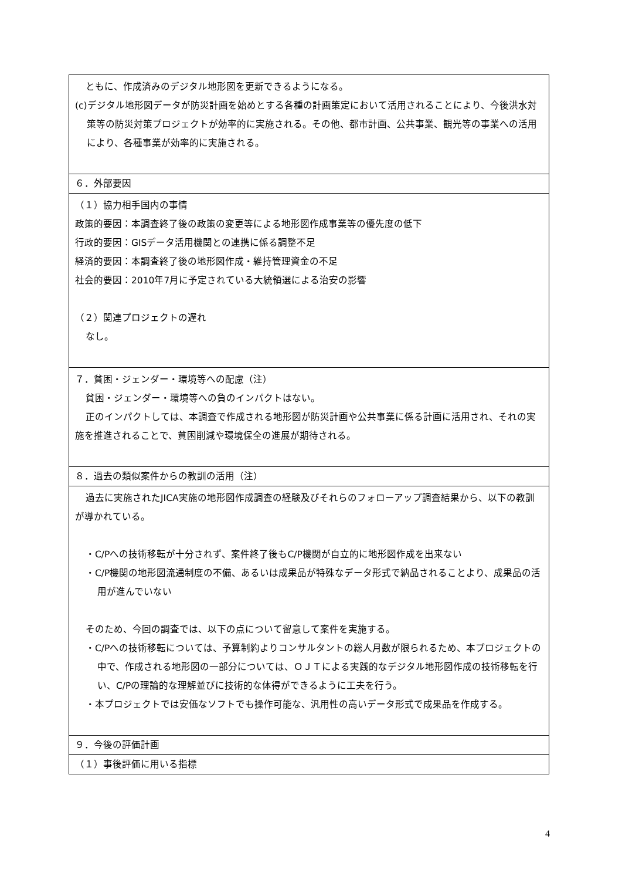| ともに、作成済みのデジタル地形図を更新できるようになる。 (c)デジタル地形図データが防災計画を始めとする各種の計画策定において活用されることにより、今後洪水対策等の防災対策プロジェクトが効率的に実施される。その他、都市計画、公共事業、観光等の事業への活用により、各種事業が効率的に実施される。 |
| ６．外部要因 |
| （１）協力相手国内の事情 政策的要因：本調査終了後の政策の変更等による地形図作成事業等の優先度の低下 行政的要因：GISデータ活用機関との連携に係る調整不足 経済的要因：本調査終了後の地形図作成・維持管理資金の不足 社会的要因：2010年7月に予定されている大統領選による治安の影響 （２）関連プロジェクトの遅れ なし。 |
| ７．貧困・ジェンダー・環境等への配慮（注） 貧困・ジェンダー・環境等への負のインパクトはない。 正のインパクトしては、本調査で作成される地形図が防災計画や公共事業に係る計画に活用され、それの実施を推進されることで、貧困削減や環境保全の進展が期待される。 |
| ８．過去の類似案件からの教訓の活用（注） |
| 過去に実施されたJICA実施の地形図作成調査の経験及びそれらのフォローアップ調査結果から、以下の教訓が導かれている。 ・C/Pへの技術移転が十分されず、案件終了後もC/P機関が自立的に地形図作成を出来ない ・C/P機関の地形図流通制度の不備、あるいは成果品が特殊なデータ形式で納品されることより、成果品の活用が進んでいない そのため、今回の調査では、以下の点について留意して案件を実施する。 ・C/Pへの技術移転については、予算制約よりコンサルタントの総人月数が限られるため、本プロジェクトの中で、作成される地形図の一部分については、ＯＪＴによる実践的なデジタル地形図作成の技術移転を行い、C/Pの理論的な理解並びに技術的な体得ができるように工夫を行う。 ・本プロジェクトでは安価なソフトでも操作可能な、汎用性の高いデータ形式で成果品を作成する。 |
| ９．今後の評価計画 |
| （１）事後評価に用いる指標 |
4